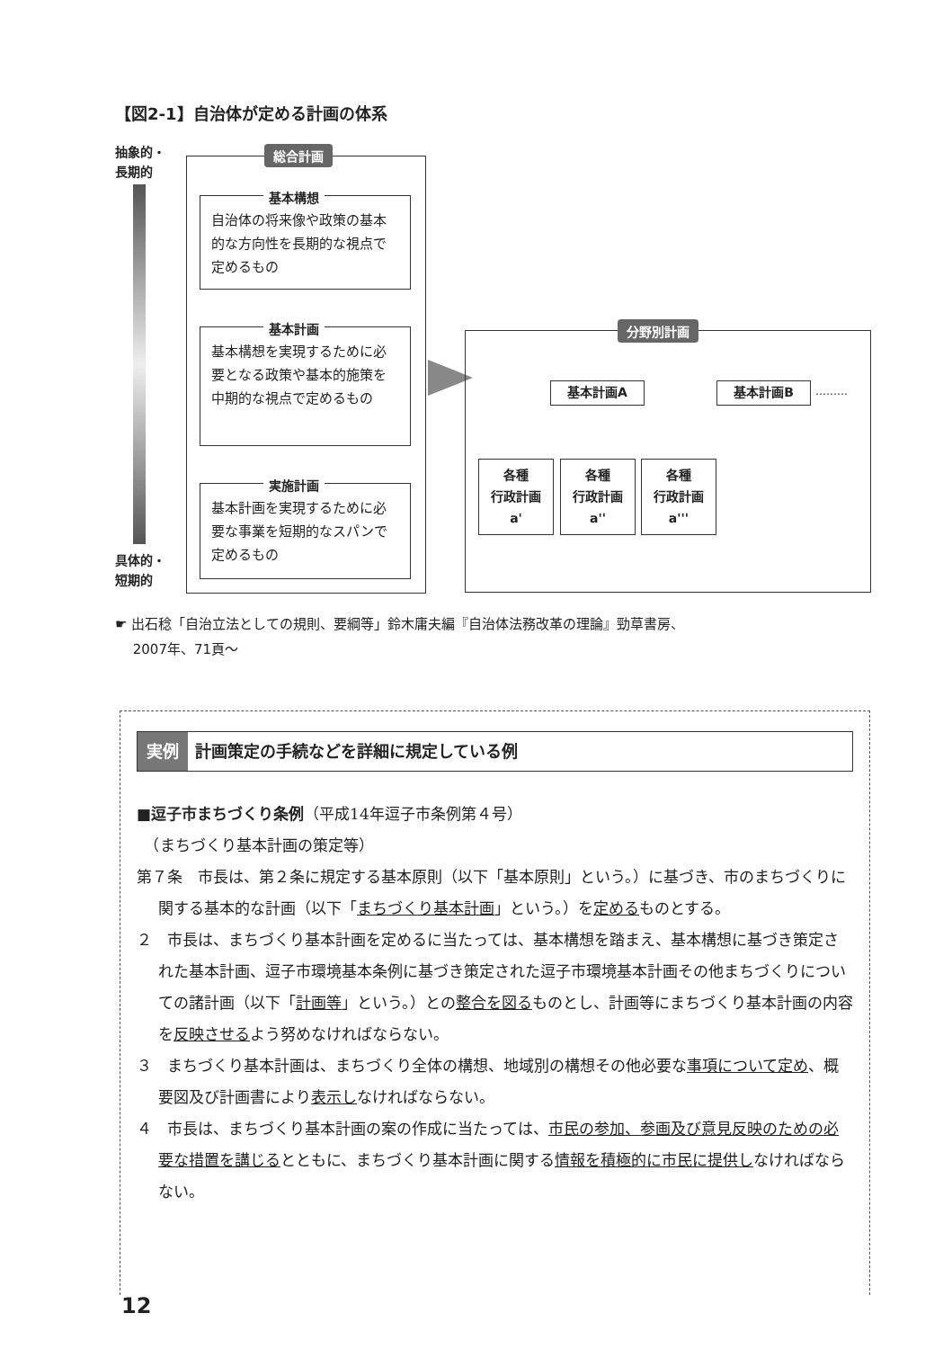【図2-1】自治体が定める計画の体系
抽象的・
長期的
具体的・
短期的
総合計画
基本構想
自治体の将来像や政策の基本的な方向性を長期的な視点で定めるもの
基本計画
基本構想を実現するために必要となる政策や基本的施策を中期的な視点で定めるもの
実施計画
基本計画を実現するために必要な事業を短期的なスパンで定めるもの
分野別計画
基本計画A 基本計画B ………
各種
行政計画
a'
各種
行政計画
a''
各種
行政計画
a'''
☛ 出石稔「自治立法としての規則、要綱等」鈴木庸夫編『自治体法務改革の理論』勁草書房、
　 2007年、71頁〜
実例 計画策定の手続などを詳細に規定している例
■逗子市まちづくり条例（平成14年逗子市条例第４号）
　（まちづくり基本計画の策定等）
第７条　市長は、第２条に規定する基本原則（以下「基本原則」という。）に基づき、市のまちづくりに関する基本的な計画（以下「まちづくり基本計画」という。）を定めるものとする。
２　市長は、まちづくり基本計画を定めるに当たっては、基本構想を踏まえ、基本構想に基づき策定された基本計画、逗子市環境基本条例に基づき策定された逗子市環境基本計画その他まちづくりについての諸計画（以下「計画等」という。）との整合を図るものとし、計画等にまちづくり基本計画の内容を反映させるよう努めなければならない。
３　まちづくり基本計画は、まちづくり全体の構想、地域別の構想その他必要な事項について定め、概要図及び計画書により表示しなければならない。
４　市長は、まちづくり基本計画の案の作成に当たっては、市民の参加、参画及び意見反映のための必要な措置を講じるとともに、まちづくり基本計画に関する情報を積極的に市民に提供しなければならない。
12